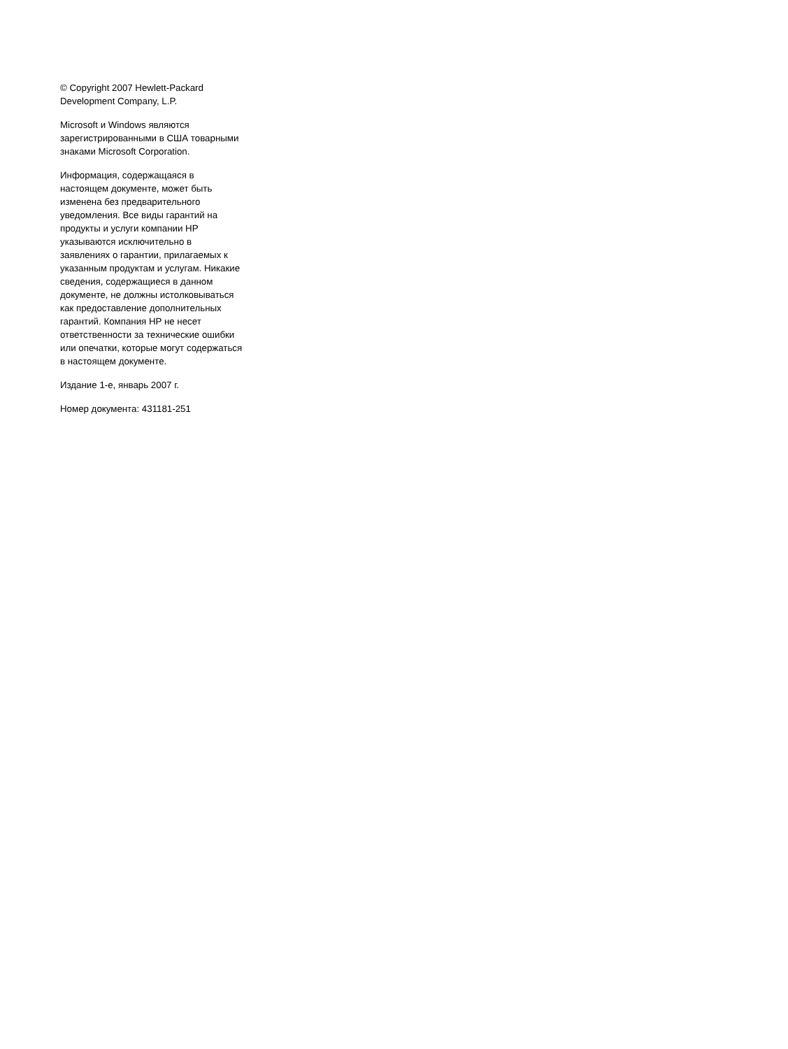© Copyright 2007 Hewlett-Packard
Development Company, L.P.
Microsoft и Windows являются
зарегистрированными в США товарными
знаками Microsoft Corporation.
Информация, содержащаяся в
настоящем документе, может быть
изменена без предварительного
уведомления. Все виды гарантий на
продукты и услуги компании HP
указываются исключительно в
заявлениях о гарантии, прилагаемых к
указанным продуктам и услугам. Никакие
сведения, содержащиеся в данном
документе, не должны истолковываться
как предоставление дополнительных
гарантий. Компания HP не несет
ответственности за технические ошибки
или опечатки, которые могут содержаться
в настоящем документе.
Издание 1-е, январь 2007 г.
Номер документа: 431181-251